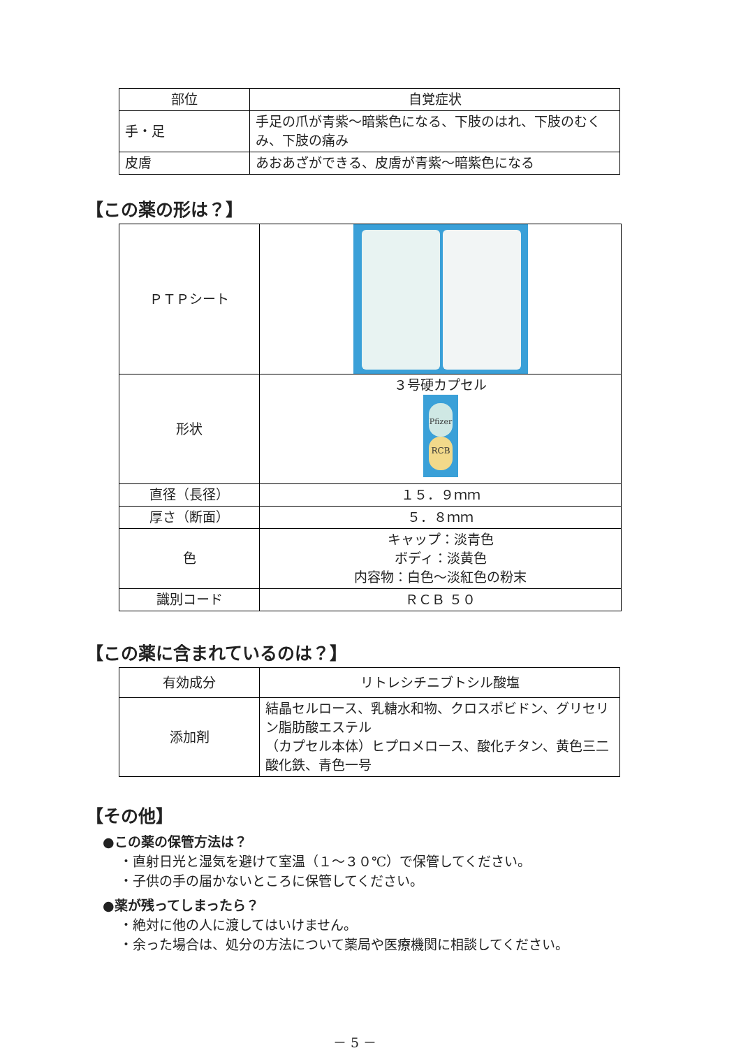| 部位 | 自覚症状 |
| --- | --- |
| 手・足 | 手足の爪が青紫～暗紫色になる、下肢のはれ、下肢のむくみ、下肢の痛み |
| 皮膚 | あおあざができる、皮膚が青紫～暗紫色になる |
【この薬の形は？】
| ＰＴＰシート | |
| 形状 | ３号硬カプセル RCB Pfizer |
| 直径（長径） | １５．９ｍｍ |
| 厚さ（断面） | ５．８ｍｍ |
| 色 | キャップ：淡青色 ボディ：淡黄色 内容物：白色～淡紅色の粉末 |
| 識別コード | ＲＣＢ ５０ |
【この薬に含まれているのは？】
| 有効成分 | リトレシチニブトシル酸塩 |
| 添加剤 | 結晶セルロース、乳糖水和物、クロスポビドン、グリセリン脂肪酸エステル （カプセル本体）ヒプロメロース、酸化チタン、黄色三二酸化鉄、青色一号 |
【その他】
●この薬の保管方法は？
・直射日光と湿気を避けて室温（１～３０℃）で保管してください。
・子供の手の届かないところに保管してください。
●薬が残ってしまったら？
・絶対に他の人に渡してはいけません。
・余った場合は、処分の方法について薬局や医療機関に相談してください。
－ 5 －